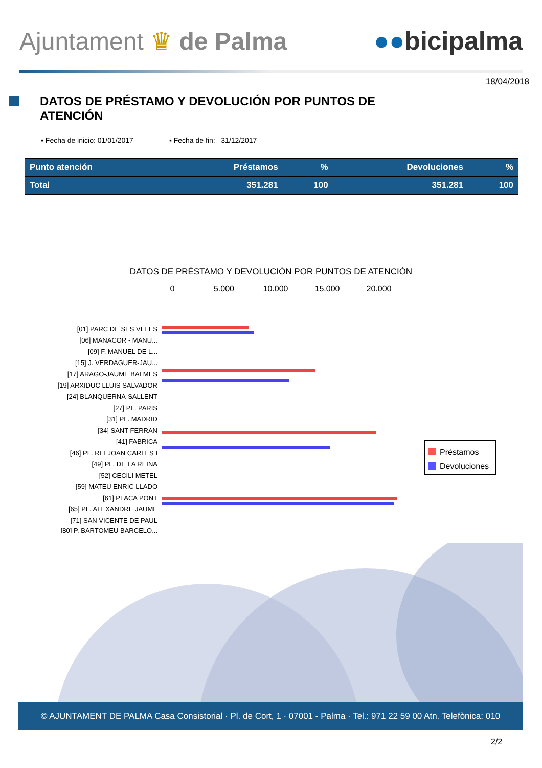Ajuntament ♛ de Palma ●●bicipalma
18/04/2018
DATOS DE PRÉSTAMO Y DEVOLUCIÓN POR PUNTOS DE
ATENCIÓN
▪ Fecha de inicio: 01/01/2017 ▪ Fecha de fin: 31/12/2017
| Punto atención | Préstamos | % | Devoluciones | % |
| --- | --- | --- | --- | --- |
| Total | 351.281 | 100 | 351.281 | 100 |
DATOS DE PRÉSTAMO Y DEVOLUCIÓN POR PUNTOS DE ATENCIÓN
0
5.000
10.000
15.000
20.000
[01] PARC DE SES VELES
[06] MANACOR - MANU...
[09] F. MANUEL DE L...
[15] J. VERDAGUER-JAU...
[17] ARAGO-JAUME BALMES
[19] ARXIDUC LLUIS SALVADOR
[24] BLANQUERNA-SALLENT
[27] PL. PARIS
[31] PL. MADRID
[34] SANT FERRAN
[41] FABRICA
[46] PL. REI JOAN CARLES I
[49] PL. DE LA REINA
[52] CECILI METEL
[59] MATEU ENRIC LLADO
[61] PLACA PONT
[65] PL. ALEXANDRE JAUME
[71] SAN VICENTE DE PAUL
[80] P. BARTOMEU BARCELO...
Préstamos
Devoluciones
© AJUNTAMENT DE PALMA Casa Consistorial · Pl. de Cort, 1 · 07001 - Palma · Tel.: 971 22 59 00 Atn. Telefònica: 010
2/2